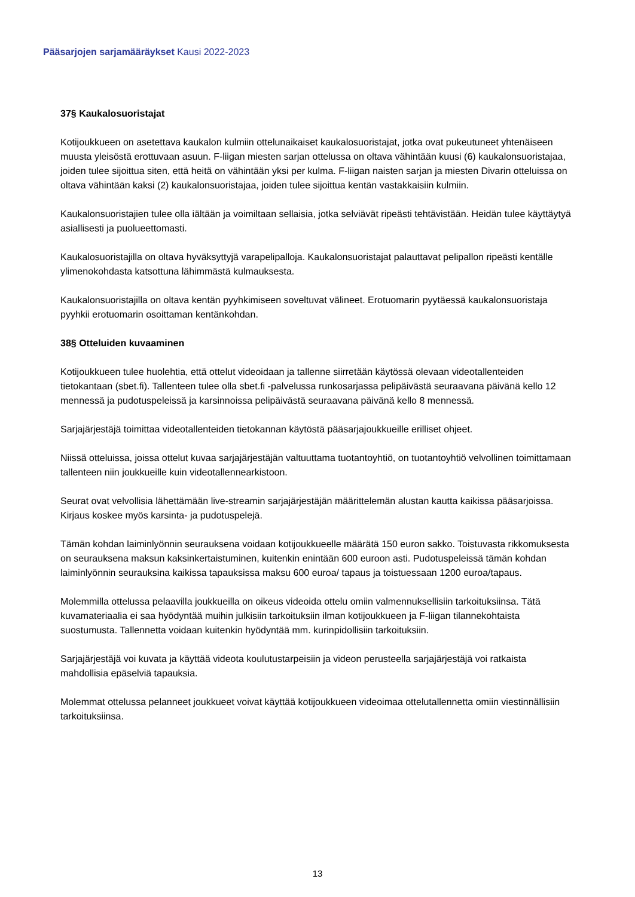Pääsarjojen sarjamääräykset Kausi 2022-2023
37§ Kaukalosuoristajat
Kotijoukkueen on asetettava kaukalon kulmiin ottelunaikaiset kaukalosuoristajat, jotka ovat pukeutuneet yhtenäiseen muusta yleisöstä erottuvaan asuun. F-liigan miesten sarjan ottelussa on oltava vähintään kuusi (6) kaukalonsuoristajaa, joiden tulee sijoittua siten, että heitä on vähintään yksi per kulma. F-liigan naisten sarjan ja miesten Divarin otteluissa on oltava vähintään kaksi (2) kaukalonsuoristajaa, joiden tulee sijoittua kentän vastakkaisiin kulmiin.
Kaukalonsuoristajien tulee olla iältään ja voimiltaan sellaisia, jotka selviävät ripeästi tehtävistään. Heidän tulee käyttäytyä asiallisesti ja puolueettomasti.
Kaukalosuoristajilla on oltava hyväksyttyjä varapelipalloja. Kaukalonsuoristajat palauttavat pelipallon ripeästi kentälle ylimenokohdasta katsottuna lähimmästä kulmauksesta.
Kaukalonsuoristajilla on oltava kentän pyyhkimiseen soveltuvat välineet. Erotuomarin pyytäessä kaukalonsuoristaja pyyhkii erotuomarin osoittaman kentänkohdan.
38§ Otteluiden kuvaaminen
Kotijoukkueen tulee huolehtia, että ottelut videoidaan ja tallenne siirretään käytössä olevaan videotallenteiden tietokantaan (sbet.fi). Tallenteen tulee olla sbet.fi -palvelussa runkosarjassa pelipäivästä seuraavana päivänä kello 12 mennessä ja pudotuspeleissä ja karsinnoissa pelipäivästä seuraavana päivänä kello 8 mennessä.
Sarjajärjestäjä toimittaa videotallenteiden tietokannan käytöstä pääsarjajoukkueille erilliset ohjeet.
Niissä otteluissa, joissa ottelut kuvaa sarjajärjestäjän valtuuttama tuotantoyhtiö, on tuotantoyhtiö velvollinen toimittamaan tallenteen niin joukkueille kuin videotallennearkistoon.
Seurat ovat velvollisia lähettämään live-streamin sarjajärjestäjän määrittelemän alustan kautta kaikissa pääsarjoissa. Kirjaus koskee myös karsinta- ja pudotuspelejä.
Tämän kohdan laiminlyönnin seurauksena voidaan kotijoukkueelle määrätä 150 euron sakko. Toistuvasta rikkomuksesta on seurauksena maksun kaksinkertaistuminen, kuitenkin enintään 600 euroon asti. Pudotuspeleissä tämän kohdan laiminlyönnin seurauksina kaikissa tapauksissa maksu 600 euroa/ tapaus ja toistuessaan 1200 euroa/tapaus.
Molemmilla ottelussa pelaavilla joukkueilla on oikeus videoida ottelu omiin valmennuksellisiin tarkoituksiinsa. Tätä kuvamateriaalia ei saa hyödyntää muihin julkisiin tarkoituksiin ilman kotijoukkueen ja F-liigan tilannekohtaista suostumusta. Tallennetta voidaan kuitenkin hyödyntää mm. kurinpidollisiin tarkoituksiin.
Sarjajärjestäjä voi kuvata ja käyttää videota koulutustarpeisiin ja videon perusteella sarjajärjestäjä voi ratkaista mahdollisia epäselviä tapauksia.
Molemmat ottelussa pelanneet joukkueet voivat käyttää kotijoukkueen videoimaa ottelutallennetta omiin viestinnällisiin tarkoituksiinsa.
13